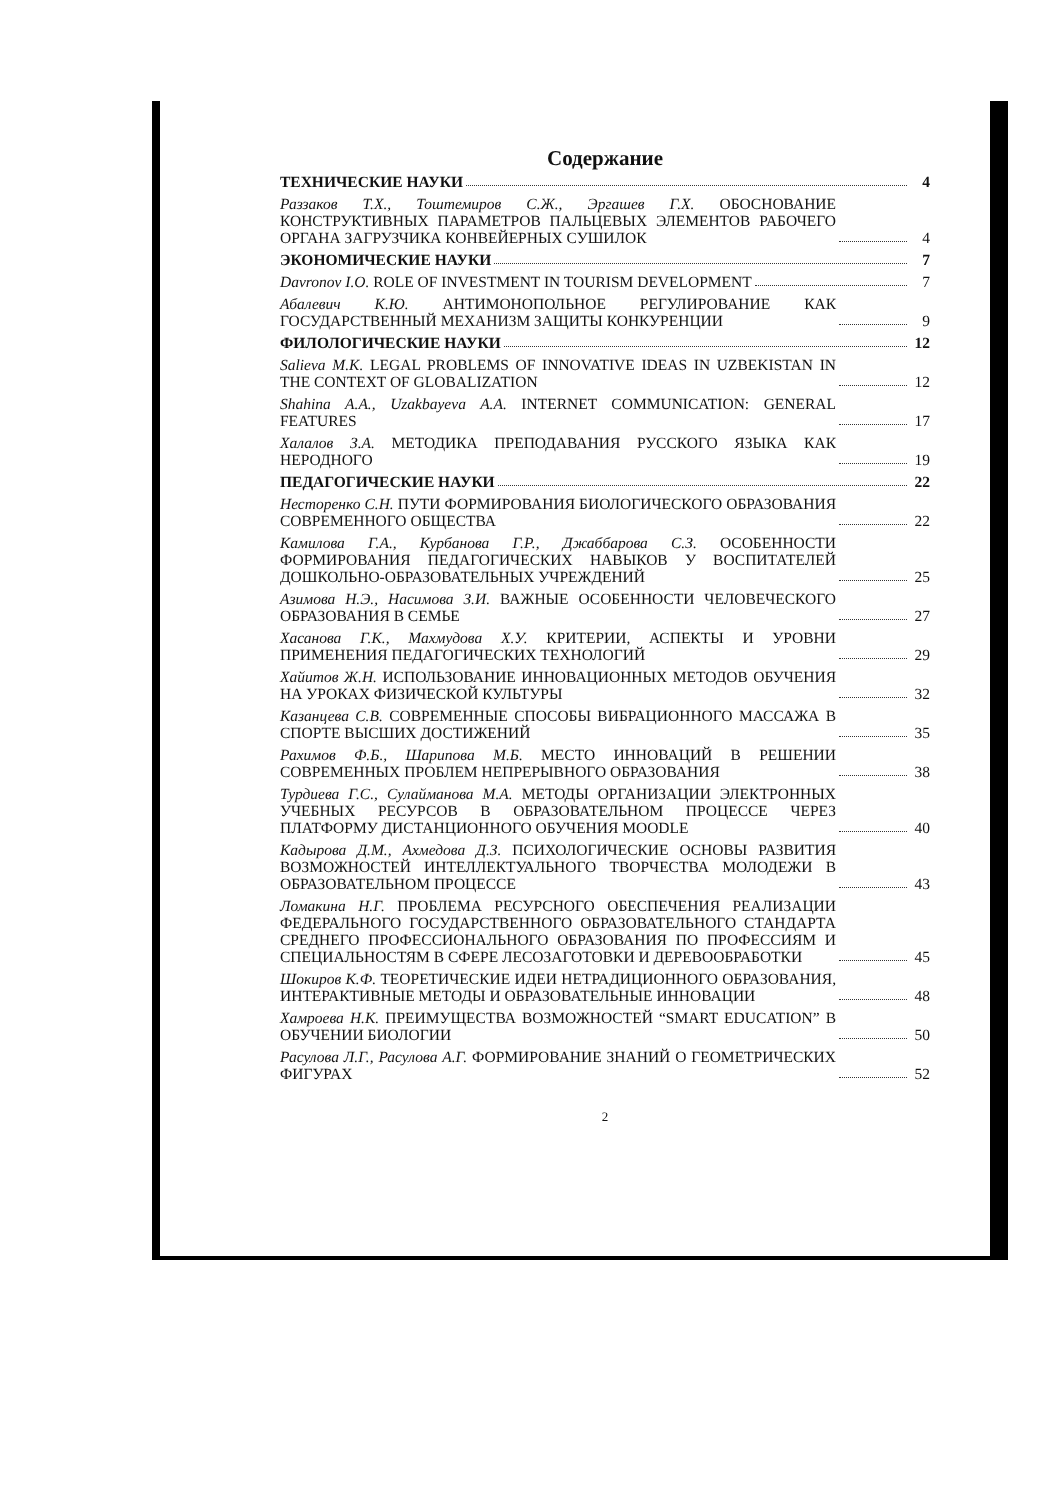Содержание
ТЕХНИЧЕСКИЕ НАУКИ 4
Раззаков Т.Х., Тоштемиров С.Ж., Эргашев Г.Х. ОБОСНОВАНИЕ КОНСТРУКТИВНЫХ ПАРАМЕТРОВ ПАЛЬЦЕВЫХ ЭЛЕМЕНТОВ РАБОЧЕГО ОРГАНА ЗАГРУЗЧИКА КОНВЕЙЕРНЫХ СУШИЛОК 4
ЭКОНОМИЧЕСКИЕ НАУКИ 7
Davronov I.O. ROLE OF INVESTMENT IN TOURISM DEVELOPMENT 7
Абалевич К.Ю. АНТИМОНОПОЛЬНОЕ РЕГУЛИРОВАНИЕ КАК ГОСУДАРСТВЕННЫЙ МЕХАНИЗМ ЗАЩИТЫ КОНКУРЕНЦИИ 9
ФИЛОЛОГИЧЕСКИЕ НАУКИ 12
Salieva M.K. LEGAL PROBLEMS OF INNOVATIVE IDEAS IN UZBEKISTAN IN THE CONTEXT OF GLOBALIZATION 12
Shahina A.A., Uzakbayeva A.A. INTERNET COMMUNICATION: GENERAL FEATURES 17
Халалов З.А. МЕТОДИКА ПРЕПОДАВАНИЯ РУССКОГО ЯЗЫКА КАК НЕРОДНОГО 19
ПЕДАГОГИЧЕСКИЕ НАУКИ 22
Несторенко С.Н. ПУТИ ФОРМИРОВАНИЯ БИОЛОГИЧЕСКОГО ОБРАЗОВАНИЯ СОВРЕМЕННОГО ОБЩЕСТВА 22
Камилова Г.А., Курбанова Г.Р., Джаббарова С.З. ОСОБЕННОСТИ ФОРМИРОВАНИЯ ПЕДАГОГИЧЕСКИХ НАВЫКОВ У ВОСПИТАТЕЛЕЙ ДОШКОЛЬНО-ОБРАЗОВАТЕЛЬНЫХ УЧРЕЖДЕНИЙ 25
Азимова Н.Э., Насимова З.И. ВАЖНЫЕ ОСОБЕННОСТИ ЧЕЛОВЕЧЕСКОГО ОБРАЗОВАНИЯ В СЕМЬЕ 27
Хасанова Г.К., Махмудова Х.У. КРИТЕРИИ, АСПЕКТЫ И УРОВНИ ПРИМЕНЕНИЯ ПЕДАГОГИЧЕСКИХ ТЕХНОЛОГИЙ 29
Хайитов Ж.Н. ИСПОЛЬЗОВАНИЕ ИННОВАЦИОННЫХ МЕТОДОВ ОБУЧЕНИЯ НА УРОКАХ ФИЗИЧЕСКОЙ КУЛЬТУРЫ 32
Казанцева С.В. СОВРЕМЕННЫЕ СПОСОБЫ ВИБРАЦИОННОГО МАССАЖА В СПОРТЕ ВЫСШИХ ДОСТИЖЕНИЙ 35
Рахимов Ф.Б., Шарипова М.Б. МЕСТО ИННОВАЦИЙ В РЕШЕНИИ СОВРЕМЕННЫХ ПРОБЛЕМ НЕПРЕРЫВНОГО ОБРАЗОВАНИЯ 38
Турдиева Г.С., Сулайманова М.А. МЕТОДЫ ОРГАНИЗАЦИИ ЭЛЕКТРОННЫХ УЧЕБНЫХ РЕСУРСОВ В ОБРАЗОВАТЕЛЬНОМ ПРОЦЕССЕ ЧЕРЕЗ ПЛАТФОРМУ ДИСТАНЦИОННОГО ОБУЧЕНИЯ MOODLE 40
Кадырова Д.М., Ахмедова Д.З. ПСИХОЛОГИЧЕСКИЕ ОСНОВЫ РАЗВИТИЯ ВОЗМОЖНОСТЕЙ ИНТЕЛЛЕКТУАЛЬНОГО ТВОРЧЕСТВА МОЛОДЕЖИ В ОБРАЗОВАТЕЛЬНОМ ПРОЦЕССЕ 43
Ломакина Н.Г. ПРОБЛЕМА РЕСУРСНОГО ОБЕСПЕЧЕНИЯ РЕАЛИЗАЦИИ ФЕДЕРАЛЬНОГО ГОСУДАРСТВЕННОГО ОБРАЗОВАТЕЛЬНОГО СТАНДАРТА СРЕДНЕГО ПРОФЕССИОНАЛЬНОГО ОБРАЗОВАНИЯ ПО ПРОФЕССИЯМ И СПЕЦИАЛЬНОСТЯМ В СФЕРЕ ЛЕСОЗАГОТОВКИ И ДЕРЕВООБРАБОТКИ 45
Шокиров К.Ф. ТЕОРЕТИЧЕСКИЕ ИДЕИ НЕТРАДИЦИОННОГО ОБРАЗОВАНИЯ, ИНТЕРАКТИВНЫЕ МЕТОДЫ И ОБРАЗОВАТЕЛЬНЫЕ ИННОВАЦИИ 48
Хамроева Н.К. ПРЕИМУЩЕСТВА ВОЗМОЖНОСТЕЙ “SMART EDUCATION” В ОБУЧЕНИИ БИОЛОГИИ 50
Расулова Л.Г., Расулова А.Г. ФОРМИРОВАНИЕ ЗНАНИЙ О ГЕОМЕТРИЧЕСКИХ ФИГУРАХ 52
2